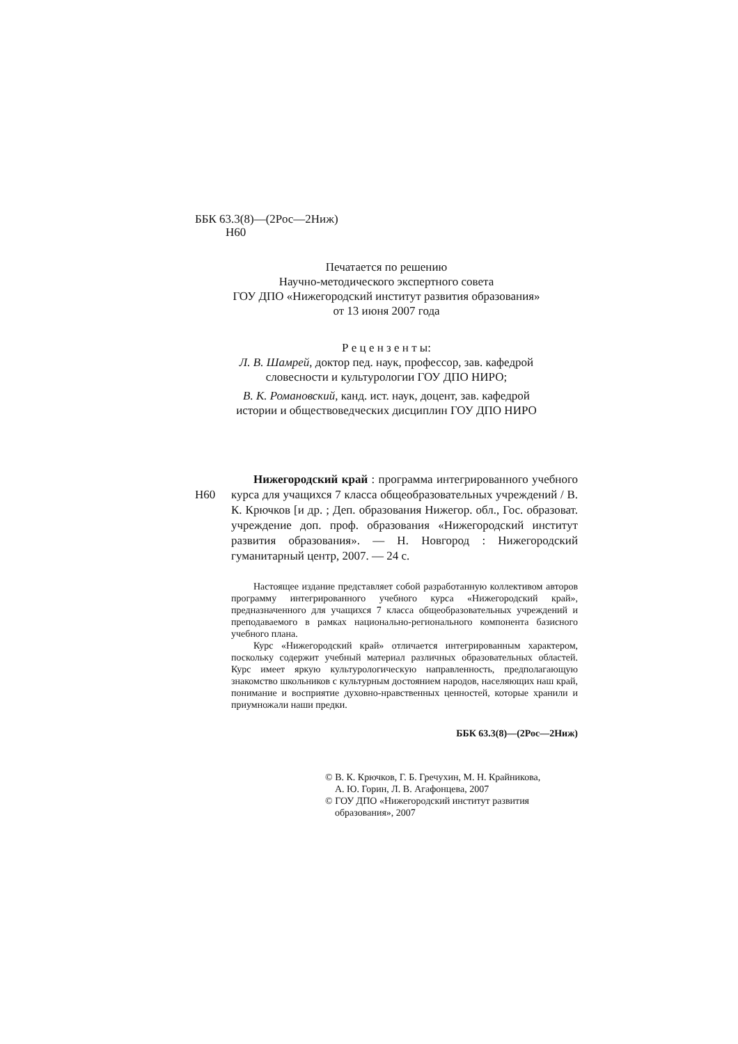ББК 63.3(8)—(2Рос—2Ниж)
Н60
Печатается по решению
Научно-методического экспертного совета
ГОУ ДПО «Нижегородский институт развития образования»
от 13 июня 2007 года
Р е ц е н з е н т ы:
Л. В. Шамрей, доктор пед. наук, профессор, зав. кафедрой
словесности и культурологии ГОУ ДПО НИРО;
В. К. Романовский, канд. ист. наук, доцент, зав. кафедрой
истории и обществоведческих дисциплин ГОУ ДПО НИРО
Н60
Нижегородский край : программа интегрированного учебного курса для учащихся 7 класса общеобразовательных учреждений / В. К. Крючков [и др. ; Деп. образования Нижегор. обл., Гос. образоват. учреждение доп. проф. образования «Нижегородский институт развития образования». — Н. Новгород : Нижегородский гуманитарный центр, 2007. — 24 с.
Настоящее издание представляет собой разработанную коллективом авторов программу интегрированного учебного курса «Нижегородский край», предназначенного для учащихся 7 класса общеобразовательных учреждений и преподаваемого в рамках национально-регионального компонента базисного учебного плана.
Курс «Нижегородский край» отличается интегрированным характером, поскольку содержит учебный материал различных образовательных областей. Курс имеет яркую культурологическую направленность, предполагающую знакомство школьников с культурным достоянием народов, населяющих наш край, понимание и восприятие духовно-нравственных ценностей, которые хранили и приумножали наши предки.
ББК 63.3(8)—(2Рос—2Ниж)
© В. К. Крючков, Г. Б. Гречухин, М. Н. Крайникова,
А. Ю. Горин, Л. В. Агафонцева, 2007
© ГОУ ДПО «Нижегородский институт развития
образования», 2007